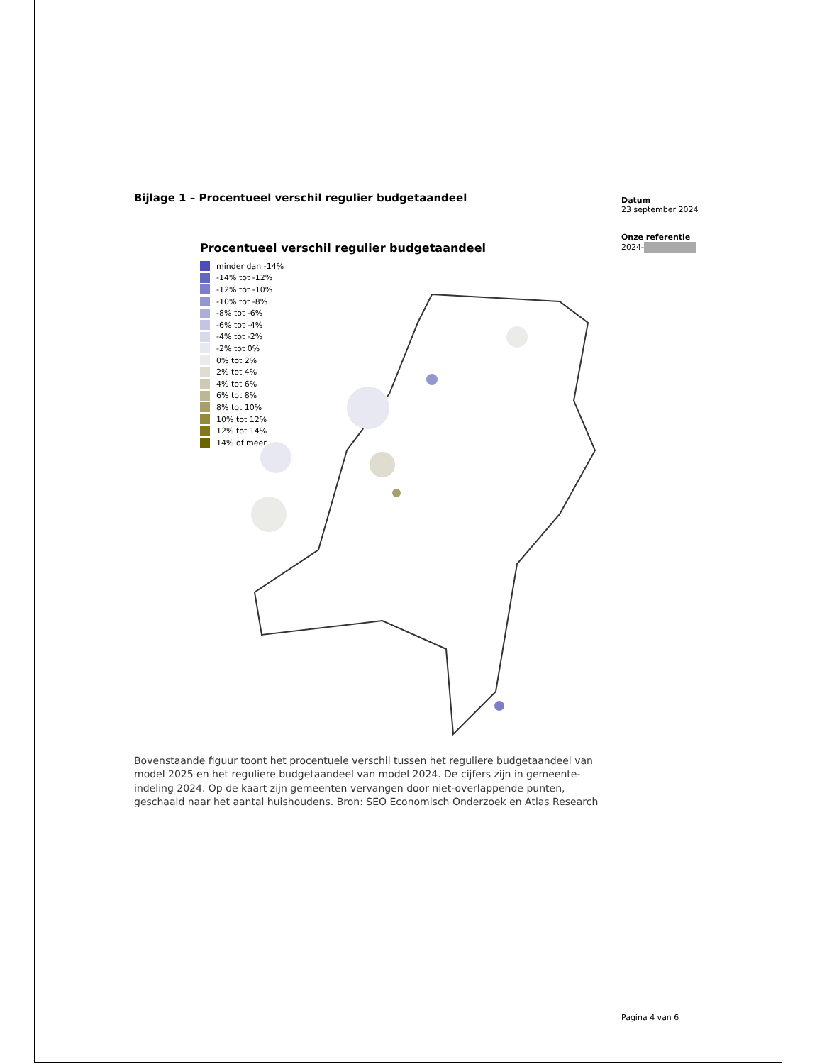Bijlage 1 – Procentueel verschil regulier budgetaandeel
Procentueel verschil regulier budgetaandeel
minder dan -14%
-14% tot -12%
-12% tot -10%
-10% tot -8%
-8% tot -6%
-6% tot -4%
-4% tot -2%
-2% tot 0%
0% tot 2%
2% tot 4%
4% tot 6%
6% tot 8%
8% tot 10%
10% tot 12%
12% tot 14%
14% of meer
Bovenstaande figuur toont het procentuele verschil tussen het reguliere budgetaandeel van model 2025 en het reguliere budgetaandeel van model 2024. De cijfers zijn in gemeente-indeling 2024. Op de kaart zijn gemeenten vervangen door niet-overlappende punten, geschaald naar het aantal huishoudens. Bron: SEO Economisch Onderzoek en Atlas Research
Datum
23 september 2024
Onze referentie
2024-
Pagina 4 van 6